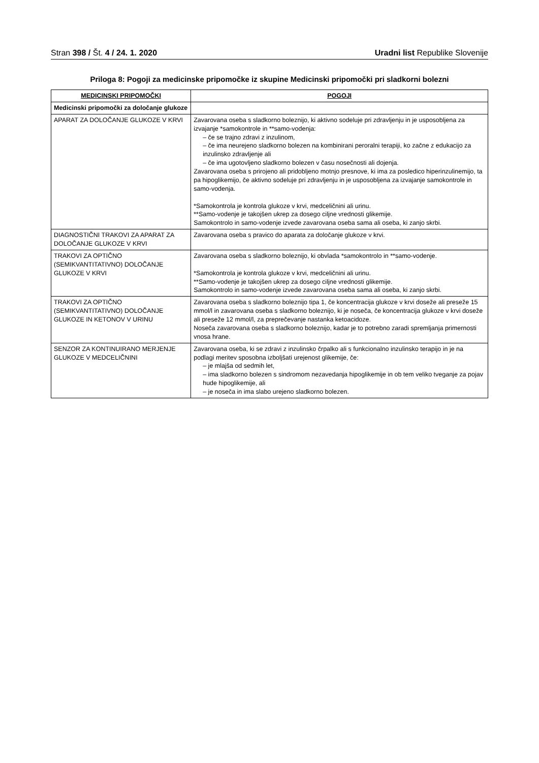Stran 398 / Št. 4 / 24. 1. 2020
Uradni list Republike Slovenije
Priloga 8: Pogoji za medicinske pripomočke iz skupine Medicinski pripomočki pri sladkorni bolezni
| MEDICINSKI PRIPOMOČKI | POGOJI |
| --- | --- |
| Medicinski pripomočki za določanje glukoze | |
| APARAT ZA DOLOČANJE GLUKOZE V KRVI | Zavarovana oseba s sladkorno boleznijo, ki aktivno sodeluje pri zdravljenju in je usposobljena za izvajanje *samokontrole in **samo-vodenja: – če se trajno zdravi z inzulinom, – če ima neurejeno sladkorno bolezen na kombinirani peroralni terapiji, ko začne z edukacijo za inzulinsko zdravljenje ali – če ima ugotovljeno sladkorno bolezen v času nosečnosti ali dojenja. Zavarovana oseba s prirojeno ali pridobljeno motnjo presnove, ki ima za posledico hiperinzulinemijo, ta pa hipoglikemijo, če aktivno sodeluje pri zdravljenju in je usposobljena za izvajanje samokontrole in samo-vodenja. *Samokontrola je kontrola glukoze v krvi, medceličnini ali urinu. **Samo-vodenje je takojšen ukrep za dosego ciljne vrednosti glikemije. Samokontrolo in samo-vodenje izvede zavarovana oseba sama ali oseba, ki zanjo skrbi. |
| DIAGNOSTIČNI TRAKOVI ZA APARAT ZA DOLOČANJE GLUKOZE V KRVI | Zavarovana oseba s pravico do aparata za določanje glukoze v krvi. |
| TRAKOVI ZA OPTIČNO (SEMIKVANTITATIVNO) DOLOČANJE GLUKOZE V KRVI | Zavarovana oseba s sladkorno boleznijo, ki obvlada *samokontrolo in **samo-vodenje. *Samokontrola je kontrola glukoze v krvi, medceličnini ali urinu. **Samo-vodenje je takojšen ukrep za dosego ciljne vrednosti glikemije. Samokontrolo in samo-vodenje izvede zavarovana oseba sama ali oseba, ki zanjo skrbi. |
| TRAKOVI ZA OPTIČNO (SEMIKVANTITATIVNO) DOLOČANJE GLUKOZE IN KETONOV V URINU | Zavarovana oseba s sladkorno boleznijo tipa 1, če koncentracija glukoze v krvi doseže ali preseže 15 mmol/l in zavarovana oseba s sladkorno boleznijo, ki je noseča, če koncentracija glukoze v krvi doseže ali preseže 12 mmol/l, za preprečevanje nastanka ketoacidoze. Noseča zavarovana oseba s sladkorno boleznijo, kadar je to potrebno zaradi spremljanja primernosti vnosa hrane. |
| SENZOR ZA KONTINUIRANO MERJENJE GLUKOZE V MEDCELIČNINI | Zavarovana oseba, ki se zdravi z inzulinsko črpalko ali s funkcionalno inzulinsko terapijo in je na podlagi meritev sposobna izboljšati urejenost glikemije, če: – je mlajša od sedmih let, – ima sladkorno bolezen s sindromom nezavedanja hipoglikemije in ob tem veliko tveganje za pojav hude hipoglikemije, ali – je noseča in ima slabo urejeno sladkorno bolezen. |